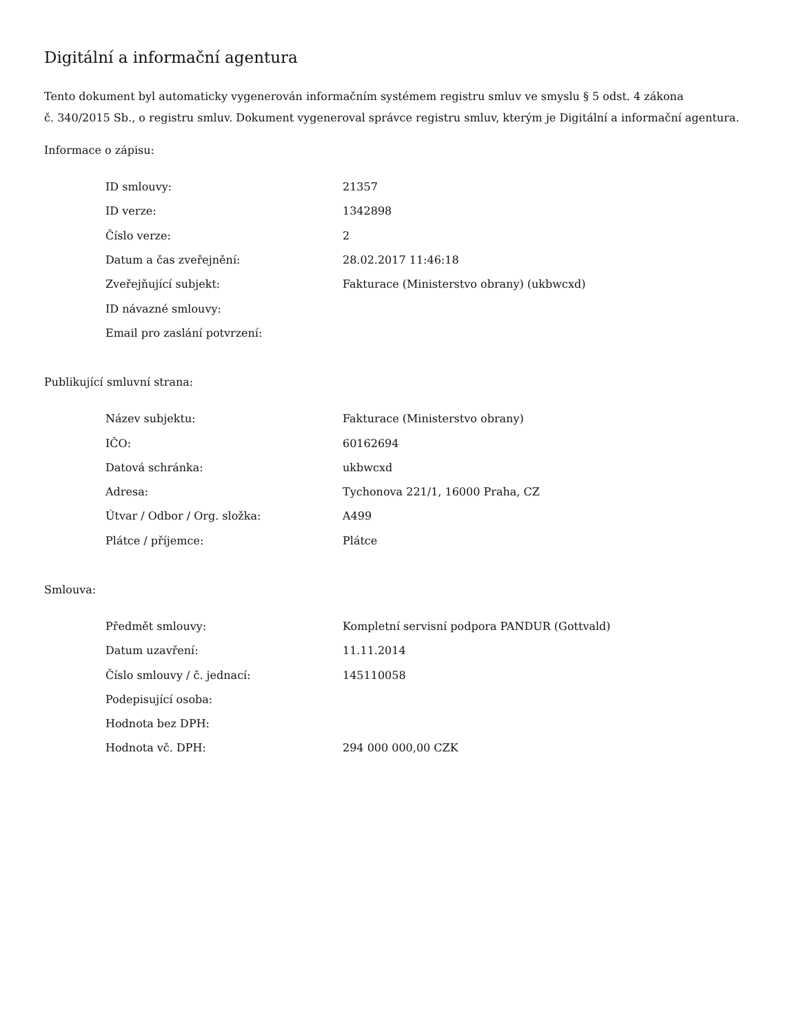Digitální a informační agentura
Tento dokument byl automaticky vygenerován informačním systémem registru smluv ve smyslu § 5 odst. 4 zákona
č. 340/2015 Sb., o registru smluv. Dokument vygeneroval správce registru smluv, kterým je Digitální a informační agentura.
Informace o zápisu:
| ID smlouvy: | 21357 |
| ID verze: | 1342898 |
| Číslo verze: | 2 |
| Datum a čas zveřejnění: | 28.02.2017 11:46:18 |
| Zveřejňující subjekt: | Fakturace (Ministerstvo obrany) (ukbwcxd) |
| ID návazné smlouvy: | |
| Email pro zaslání potvrzení: | |
Publikující smluvní strana:
| Název subjektu: | Fakturace (Ministerstvo obrany) |
| IČO: | 60162694 |
| Datová schránka: | ukbwcxd |
| Adresa: | Tychonova 221/1, 16000 Praha, CZ |
| Útvar / Odbor / Org. složka: | A499 |
| Plátce / příjemce: | Plátce |
Smlouva:
| Předmět smlouvy: | Kompletní servisní podpora PANDUR (Gottvald) |
| Datum uzavření: | 11.11.2014 |
| Číslo smlouvy / č. jednací: | 145110058 |
| Podepisující osoba: | |
| Hodnota bez DPH: | |
| Hodnota vč. DPH: | 294 000 000,00 CZK |